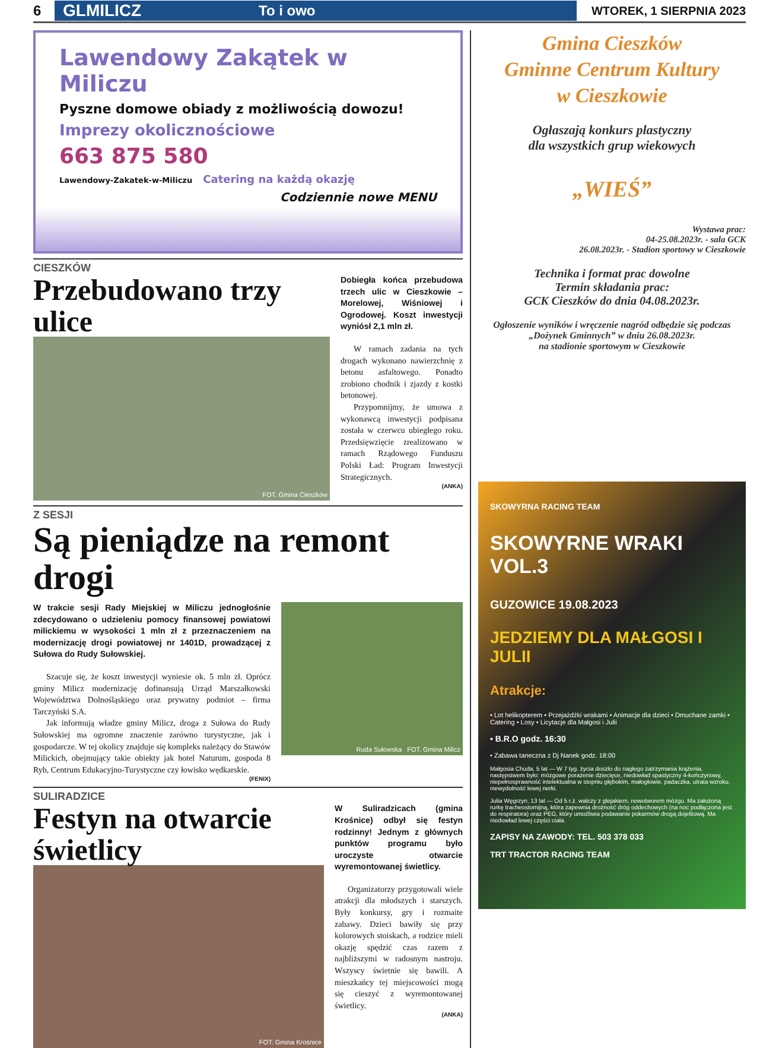6
GLMILICZ To i owo
WTOREK, 1 SIERPNIA 2023
Lawendowy Zakątek w Miliczu
Pyszne domowe obiady z możliwością dowozu!
Imprezy okolicznościowe
663 875 580
Lawendowy-Zakatek-w-Miliczu Catering na każdą okazję
Codziennie nowe MENU
CIESZKÓW
Przebudowano trzy ulice
FOT. Gmina Cieszków
Dobiegła końca przebudowa trzech ulic w Cieszkowie – Morelowej, Wiśniowej i Ogrodowej. Koszt inwestycji wyniósł 2,1 mln zł.
W ramach zadania na tych drogach wykonano nawierzchnię z betonu asfaltowego. Ponadto zrobiono chodnik i zjazdy z kostki betonowej.
Przypomnijmy, że umowa z wykonawcą inwestycji podpisana została w czerwcu ubiegłego roku. Przedsięwzięcie zrealizowano w ramach Rządowego Funduszu Polski Ład: Program Inwestycji Strategicznych.
(ANKA)
Z SESJI
Są pieniądze na remont drogi
W trakcie sesji Rady Miejskiej w Miliczu jednogłośnie zdecydowano o udzieleniu pomocy finansowej powiatowi milickiemu w wysokości 1 mln zł z przeznaczeniem na modernizację drogi powiatowej nr 1401D, prowadzącej z Sułowa do Rudy Sułowskiej.
Szacuje się, że koszt inwestycji wyniesie ok. 5 mln zł. Oprócz gminy Milicz modernizację dofinansują Urząd Marszałkowski Województwa Dolnośląskiego oraz prywatny podmiot – firma Tarczyński S.A.
Jak informują władze gminy Milicz, droga z Sułowa do Rudy Sułowskiej ma ogromne znaczenie zarówno turystyczne, jak i gospodarcze. W tej okolicy znajduje się kompleks należący do Stawów Milickich, obejmujący takie obiekty jak hotel Naturum, gospoda 8 Ryb, Centrum Edukacyjno-Turystyczne czy łowisko wędkarskie.
(FENIX)
Ruda Sułowska FOT. Gmina Milicz
SULIRADZICE
Festyn na otwarcie świetlicy
FOT. Gmina Krośnice
W Suliradzicach (gmina Krośnice) odbył się festyn rodzinny! Jednym z głównych punktów programu było uroczyste otwarcie wyremontowanej świetlicy.
Organizatorzy przygotowali wiele atrakcji dla młodszych i starszych. Były konkursy, gry i rozmaite zabawy. Dzieci bawiły się przy kolorowych stoiskach, a rodzice mieli okazję spędzić czas razem z najbliższymi w radosnym nastroju. Wszyscy świetnie się bawili. A mieszkańcy tej miejscowości mogą się cieszyć z wyremontowanej świetlicy.
(ANKA)
Gmina Cieszków
Gminne Centrum Kultury
w Cieszkowie
Ogłaszają konkurs plastyczny
dla wszystkich grup wiekowych
„WIEŚ”
Wystawa prac:
04-25.08.2023r. - sala GCK
26.08.2023r. - Stadion sportowy w Cieszkowie
Technika i format prac dowolne
Termin składania prac:
GCK Cieszków do dnia 04.08.2023r.
Ogłoszenie wyników i wręczenie nagród odbędzie się podczas „Dożynek Gminnych” w dniu 26.08.2023r.
na stadionie sportowym w Cieszkowie
SKOWYRNA RACING TEAM
SKOWYRNE WRAKI VOL.3
GUZOWICE 19.08.2023
JEDZIEMY DLA MAŁGOSI I JULII
Atrakcje:
• Lot helikopterem • Przejażdżki wrakami • Animacje dla dzieci • Dmuchane zamki • Catering • Losy • Licytacje dla Małgosi i Julii
• B.R.O godz. 16:30
• Zabawa taneczna z Dj Nanek godz. 18:00
Małgosia Chuda, 5 lat — W 7 tyg. życia doszło do nagłego zatrzymania krążenia, następstwem było: mózgowe porażenie dziecięce, niedowład spastyczny 4-kończynowy, niepełnosprawność intelektualna w stopniu głębokim, małogłowie, padaczka, utrata wzroku, niewydolność lewej nerki.
Julia Węgrzyn, 13 lat — Od 5 r.ż. walczy z glejakiem, nowotworem mózgu. Ma założoną rurkę tracheostomijną, która zapewnia drożność dróg oddechowych (na noc podłączona jest do respiratora) oraz PEG, który umożliwia podawanie pokarmów drogą dojelitową. Ma niedowład lewej części ciała.
ZAPISY NA ZAWODY: TEL. 503 378 033
TRT TRACTOR RACING TEAM